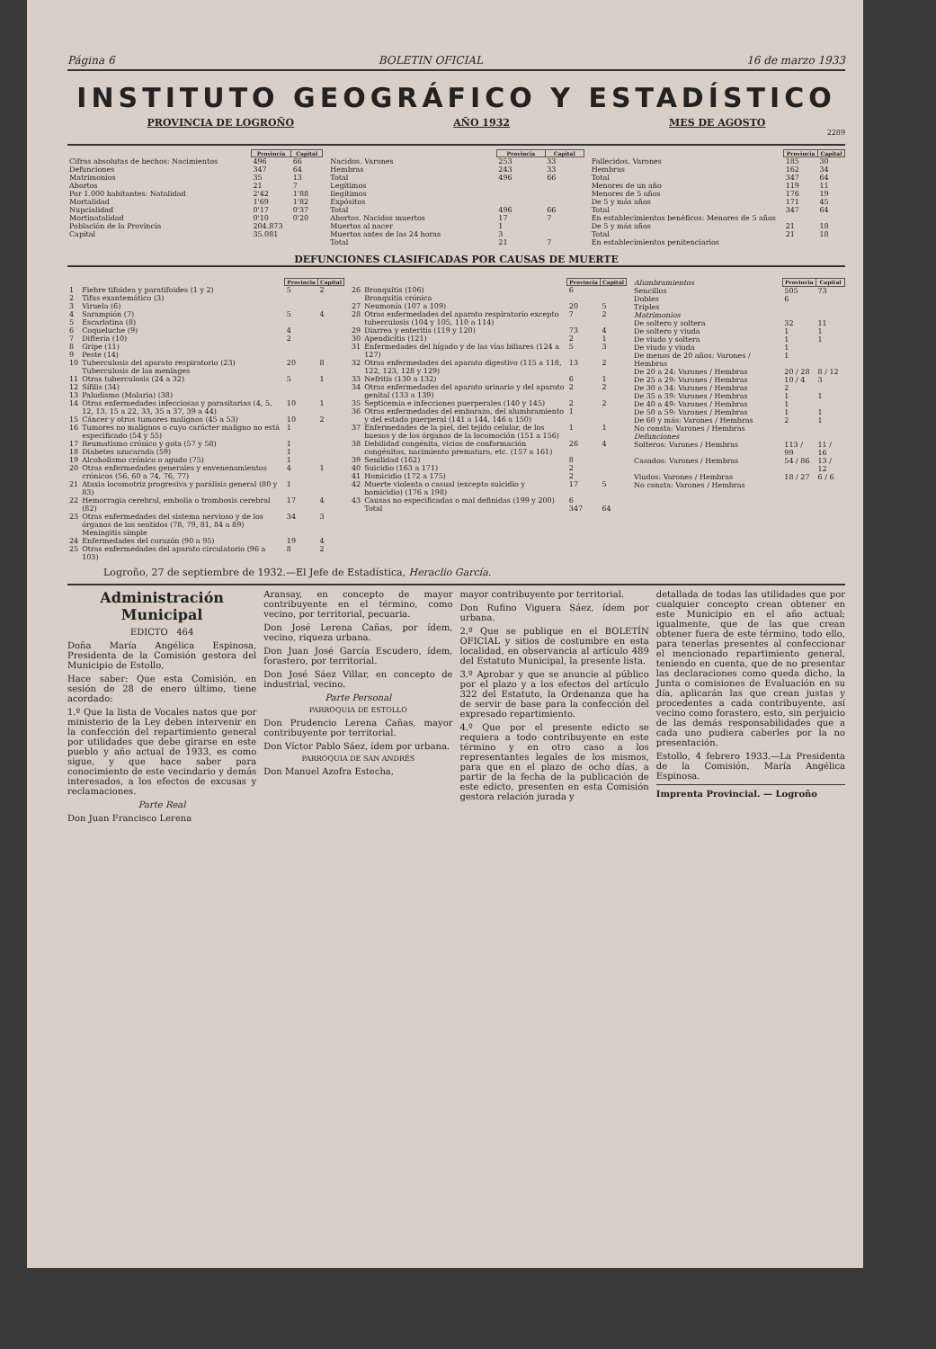Página 6 BOLETIN OFICIAL 16 de marzo 1933
INSTITUTO GEOGRÁFICO Y ESTADÍSTICO
PROVINCIA DE LOGROÑO AÑO 1932 MES DE AGOSTO
2289
| | Provincia | Capital |
| Cifras absolutas de hechos: Nacimientos | 496 | 66 |
| Defunciones | 347 | 64 |
| Matrimonios | 35 | 13 |
| Abortos | 21 | 7 |
| Por 1.000 habitantes: Natalidad | 2'42 | 1'88 |
| Mortalidad | 1'69 | 1'82 |
| Nupcialidad | 0'17 | 0'37 |
| Mortinatalidad | 0'10 | 0'20 |
| Población de la Provincia | 204.873 | |
| Capital | 35.081 | |
| | Provincia | Capital |
| Nacidos. Varones | 253 | 33 |
| Hembras | 243 | 33 |
| Total | 496 | 66 |
| Legítimos | | |
| Ilegítimos | | |
| Expósitos | | |
| Total | 496 | 66 |
| Abortos. Nacidos muertos | 17 | 7 |
| Muertos al nacer | 1 | |
| Muertos antes de las 24 horas | 3 | |
| Total | 21 | 7 |
| | Provincia | Capital |
| Fallecidos. Varones | 185 | 30 |
| Hembras | 162 | 34 |
| Total | 347 | 64 |
| Menores de un año | 119 | 11 |
| Menores de 5 años | 176 | 19 |
| De 5 y más años | 171 | 45 |
| Total | 347 | 64 |
| En establecimientos benéficos: Menores de 5 años | | |
| De 5 y más años | 21 | 18 |
| Total | 21 | 18 |
| En establecimientos penitenciarios | | |
DEFUNCIONES CLASIFICADAS POR CAUSAS DE MUERTE
| | | Provincia | Capital |
| 1 | Fiebre tifoidea y paratifoides (1 y 2) | 5 | 2 |
| 2 | Tifus exantemático (3) | | |
| 3 | Viruela (6) | | |
| 4 | Sarampión (7) | 5 | 4 |
| 5 | Escarlatina (8) | | |
| 6 | Coqueluche (9) | 4 | |
| 7 | Difteria (10) | 2 | |
| 8 | Gripe (11) | | |
| 9 | Peste (14) | | |
| 10 | Tuberculosis del aparato respiratorio (23) | 20 | 8 |
| | Tuberculosis de las meninges | | |
| 11 | Otras tuberculosis (24 a 32) | 5 | 1 |
| 12 | Sífilis (34) | | |
| 13 | Paludismo (Malaria) (38) | | |
| 14 | Otras enfermedades infecciosas y parasitarias (4, 5, 12, 13, 15 a 22, 33, 35 a 37, 39 a 44) | 10 | 1 |
| 15 | Cáncer y otros tumores malignos (45 a 53) | 10 | 2 |
| 16 | Tumores no malignos o cuyo carácter maligno no está especificado (54 y 55) | 1 | |
| 17 | Reumatismo crónico y gota (57 y 58) | 1 | |
| 18 | Diabetes azucarada (59) | 1 | |
| 19 | Alcoholismo crónico o agudo (75) | 1 | |
| 20 | Otras enfermedades generales y envenenamientos crónicos (56, 60 a 74, 76, 77) | 4 | 1 |
| 21 | Ataxia locomotriz progresiva y parálisis general (80 y 83) | 1 | |
| 22 | Hemorragia cerebral, embolia o trombosis cerebral (82) | 17 | 4 |
| 23 | Otras enfermedades del sistema nervioso y de los órganos de los sentidos (78, 79, 81, 84 a 89) | 34 | 3 |
| | Meningitis simple | | |
| 24 | Enfermedades del corazón (90 a 95) | 19 | 4 |
| 25 | Otras enfermedades del aparato circulatorio (96 a 103) | 8 | 2 |
| | | Provincia | Capital |
| 26 | Bronquitis (106) | 6 | |
| | Bronquitis crónica | | |
| 27 | Neumonía (107 a 109) | 20 | 5 |
| 28 | Otras enfermedades del aparato respiratorio excepto tuberculosis (104 y 105, 110 a 114) | 7 | 2 |
| 29 | Diarrea y enteritis (119 y 120) | 73 | 4 |
| 30 | Apendicitis (121) | 2 | 1 |
| 31 | Enfermedades del hígado y de las vías biliares (124 a 127) | 5 | 3 |
| 32 | Otras enfermedades del aparato digestivo (115 a 118, 122, 123, 128 y 129) | 13 | 2 |
| 33 | Nefritis (130 a 132) | 6 | 1 |
| 34 | Otras enfermedades del aparato urinario y del aparato genital (133 a 139) | 2 | 2 |
| 35 | Septicemia e infecciones puerperales (140 y 145) | 2 | 2 |
| 36 | Otras enfermedades del embarazo, del alumbramiento y del estado puerperal (141 a 144, 146 a 150) | 1 | |
| 37 | Enfermedades de la piel, del tejido celular, de los huesos y de los órganos de la locomoción (151 a 156) | 1 | 1 |
| 38 | Debilidad congénita, vicios de conformación congénitos, nacimiento prematuro, etc. (157 a 161) | 26 | 4 |
| 39 | Senilidad (162) | 8 | |
| 40 | Suicidio (163 a 171) | 2 | |
| 41 | Homicidio (172 a 175) | 2 | |
| 42 | Muerte violenta o casual (excepto suicidio y homicidio) (176 a 198) | 17 | 5 |
| 43 | Causas no especificadas o mal definidas (199 y 200) | 6 | |
| | Total | 347 | 64 |
| Alumbramientos | Provincia | Capital |
| Sencillos | 505 | 73 |
| Dobles | 6 | |
| Triples | | |
| Matrimonios | | |
| De soltero y soltera | 32 | 11 |
| De soltero y viuda | 1 | 1 |
| De viudo y soltera | 1 | 1 |
| De viudo y viuda | 1 | |
| De menos de 20 años: Varones / Hembras | 1 | |
| De 20 a 24: Varones / Hembras | 20 / 28 | 8 / 12 |
| De 25 a 29: Varones / Hembras | 10 / 4 | 3 |
| De 30 a 34: Varones / Hembras | 2 | |
| De 35 a 39: Varones / Hembras | 1 | 1 |
| De 40 a 49: Varones / Hembras | 1 | |
| De 50 a 59: Varones / Hembras | 1 | 1 |
| De 60 y más: Varones / Hembras | 2 | 1 |
| No consta: Varones / Hembras | | |
| Defunciones | | |
| Solteros: Varones / Hembras | 113 / 99 | 11 / 16 |
| Casados: Varones / Hembras | 54 / 86 | 13 / 12 |
| Viudos: Varones / Hembras | 18 / 27 | 6 / 6 |
| No consta: Varones / Hembras | | |
Logroño, 27 de septiembre de 1932.—El Jefe de Estadística, Heraclio García.
Administración Municipal
EDICTO 464
Doña María Angélica Espinosa, Presidenta de la Comisión gestora del Municipio de Estollo,
Hace saber: Que esta Comisión, en sesión de 28 de enero último, tiene acordado:
1.º Que la lista de Vocales natos que por ministerio de la Ley deben intervenir en la confección del repartimiento general por utilidades que debe girarse en este pueblo y año actual de 1933, es como sigue, y que hace saber para conocimiento de este vecindario y demás interesados, a los efectos de excusas y reclamaciones.
Parte Real
Don Juan Francisco Lerena
Aransay, en concepto de mayor contribuyente en el término, como vecino, por territorial, pecuaria.
Don José Lerena Cañas, por ídem, vecino, riqueza urbana.
Don Juan José García Escudero, ídem, forastero, por territorial.
Don José Sáez Villar, en concepto de industrial, vecino.
Parte Personal
PARROQUIA DE ESTOLLO
Don Prudencio Lerena Cañas, mayor contribuyente por territorial.
Don Víctor Pablo Sáez, ídem por urbana.
PARROQUIA DE SAN ANDRÉS
Don Manuel Azofra Estecha,
mayor contribuyente por territorial.
Don Rufino Viguera Sáez, ídem por urbana.
2.º Que se publique en el BOLETÍN OFICIAL y sitios de costumbre en esta localidad, en observancia al artículo 489 del Estatuto Municipal, la presente lista.
3.º Aprobar y que se anuncie al público por el plazo y a los efectos del artículo 322 del Estatuto, la Ordenanza que ha de servir de base para la confección del expresado repartimiento.
4.º Que por el presente edicto se requiera a todo contribuyente en este término y en otro caso a los representantes legales de los mismos, para que en el plazo de ocho días, a partir de la fecha de la publicación de este edicto, presenten en esta Comisión gestora relación jurada y
detallada de todas las utilidades que por cualquier concepto crean obtener en este Municipio en el año actual; igualmente, que de las que crean obtener fuera de este término, todo ello, para tenerlas presentes al confeccionar el mencionado repartimiento general, teniendo en cuenta, que de no presentar las declaraciones como queda dicho, la Junta o comisiones de Evaluación en su día, aplicarán las que crean justas y procedentes a cada contribuyente, así vecino como forastero, esto, sin perjuicio de las demás responsabilidades que a cada uno pudiera caberles por la no presentación.
Estollo, 4 febrero 1933.—La Presidenta de la Comisión, María Angélica Espinosa.
Imprenta Provincial. — Logroño